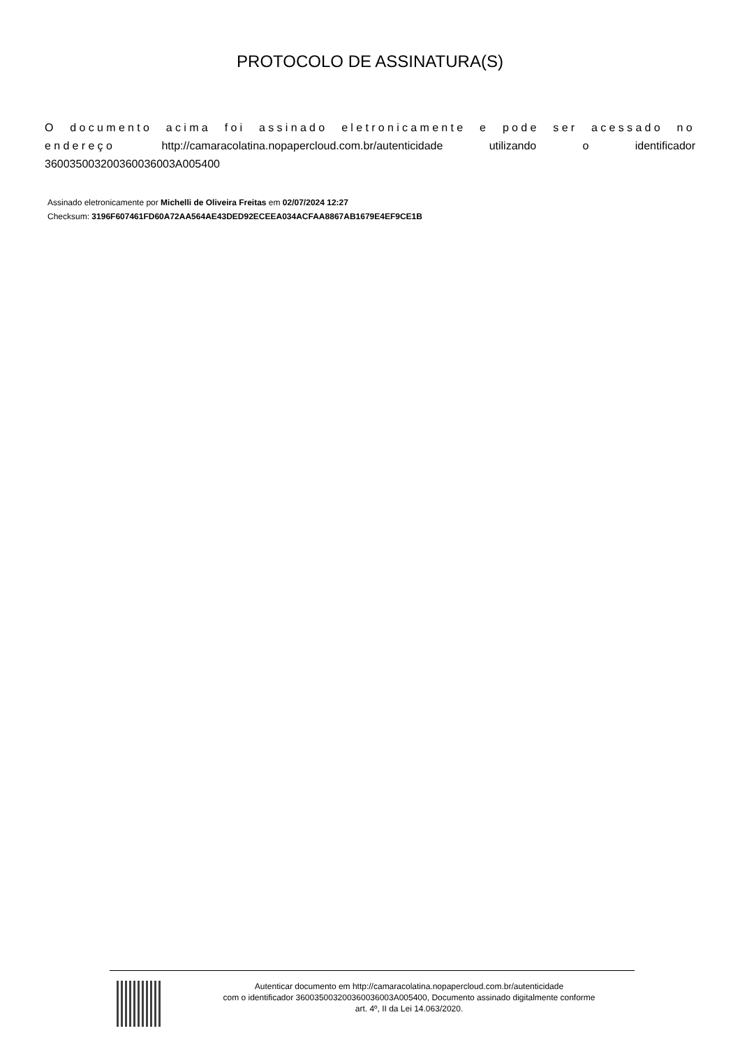PROTOCOLO DE ASSINATURA(S)
O documento acima foi assinado eletronicamente e pode ser acessado no endereço http://camaracolatina.nopapercloud.com.br/autenticidade utilizando o identificador 360035003200360036003A005400
Assinado eletronicamente por Michelli de Oliveira Freitas em 02/07/2024 12:27
Checksum: 3196F607461FD60A72AA564AE43DED92ECEEA034ACFAA8867AB1679E4EF9CE1B
Autenticar documento em http://camaracolatina.nopapercloud.com.br/autenticidade
com o identificador 360035003200360036003A005400, Documento assinado digitalmente conforme
art. 4º, II da Lei 14.063/2020.